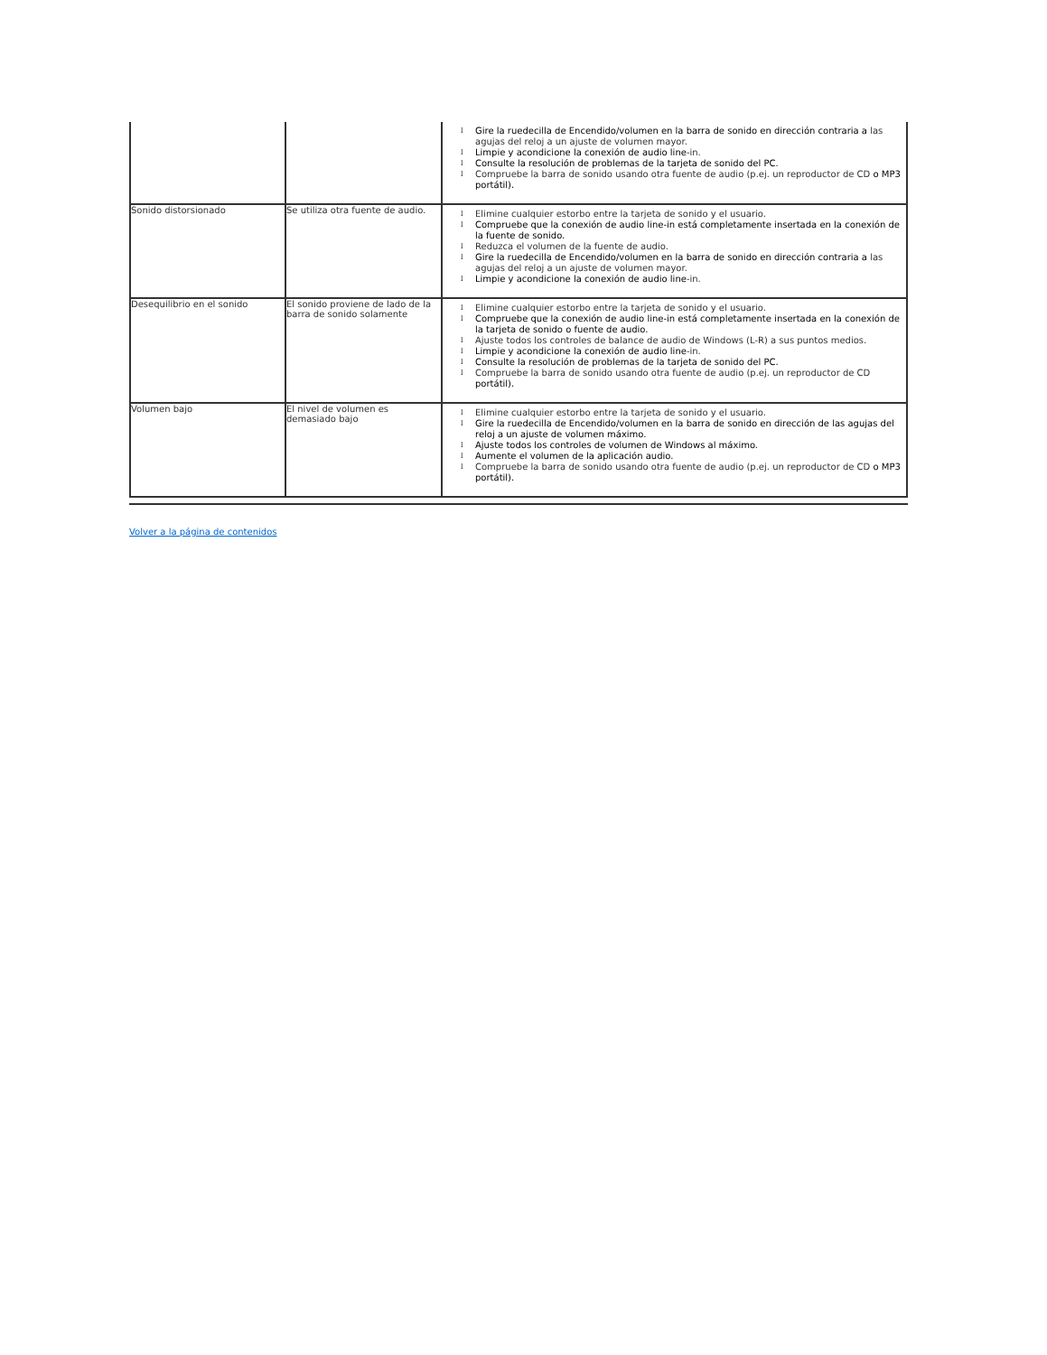| | | l Gire la ruedecilla de Encendido/volumen en la barra de sonido en dirección contraria a las agujas del reloj a un ajuste de volumen mayor. l Limpie y acondicione la conexión de audio line -in. l Consulte la resolución de problemas de la tarjeta de sonido del PC. l Compruebe la barra de sonido usando otra fuente de audio (p.ej. un reproductor de CD o MP3 portátil). |
| Sonido distorsionado | Se utiliza otra fuente de audio. | l Elimine cualquier estorbo entre la tarjeta de sonido y el usuario. l Compruebe que la conexión de audio line-in está completamente insertada en la conexión de la fuente de sonido. l Reduzca el volumen de la fuente de audio. l Gire la ruedecilla de Encendido/volumen en la barra de sonido en dirección contraria a las agujas del reloj a un ajuste de volumen mayor. l Limpie y acondicione la conexión de audio line -in. |
| Desequilibrio en el sonido | El sonido proviene de lado de la barra de sonido solamente | l Elimine cualquier estorbo entre la tarjeta de sonido y el usuario. l Compruebe que la conexión de audio line-in está completamente insertada en la conexión de la tarjeta de sonido o fuente de audio. l Ajuste todos los controles de balance de audio de Windows (L-R) a sus puntos medios. l Limpie y acondicione la conexión de audio line -in. l Consulte la resolución de problemas de la tarjeta de sonido del PC. l Compruebe la barra de sonido usando otra fuente de audio (p.ej. un reproductor de CD portátil). |
| Volumen bajo | El nivel de volumen es demasiado bajo | l Elimine cualquier estorbo entre la tarjeta de sonido y el usuario. l Gire la ruedecilla de Encendido/volumen en la barra de sonido en dirección de las agujas del reloj a un ajuste de volumen máximo. l Ajuste todos los controles de volumen de Windows al máximo. l Aumente el volumen de la aplicación audio. l Compruebe la barra de sonido usando otra fuente de audio (p.ej. un reproductor de CD o MP3 portátil). |
Volver a la página de contenidos